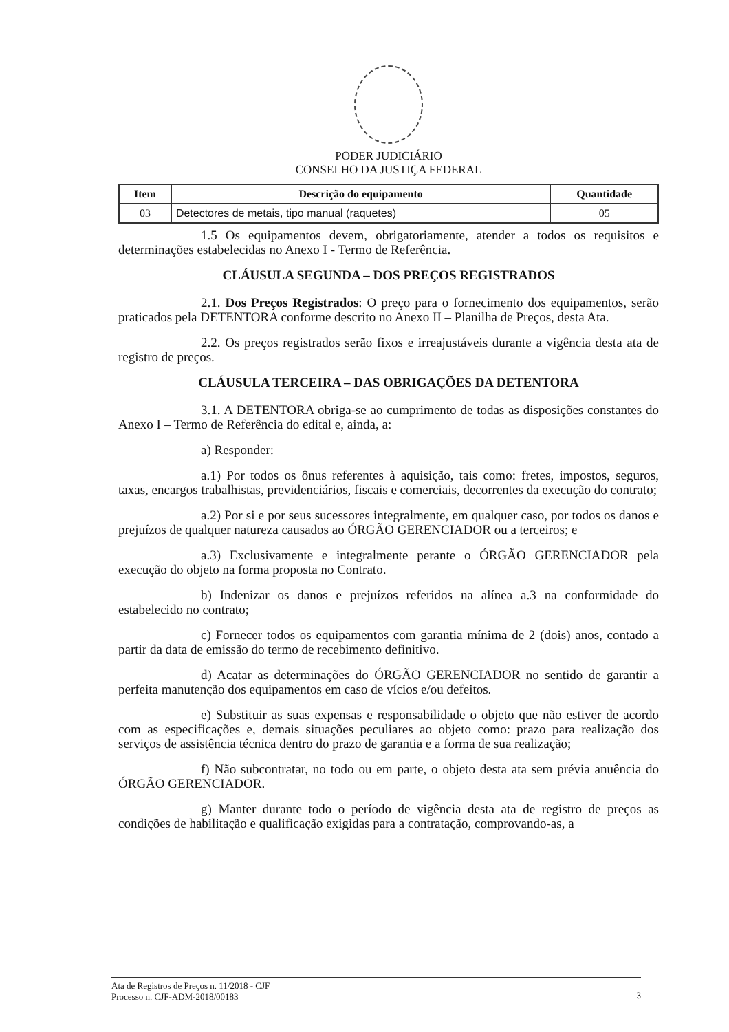PODER JUDICIÁRIO
CONSELHO DA JUSTIÇA FEDERAL
| Item | Descrição do equipamento | Quantidade |
| --- | --- | --- |
| 03 | Detectores de metais, tipo manual (raquetes) | 05 |
1.5 Os equipamentos devem, obrigatoriamente, atender a todos os requisitos e determinações estabelecidas no Anexo I - Termo de Referência.
CLÁUSULA SEGUNDA – DOS PREÇOS REGISTRADOS
2.1. Dos Preços Registrados: O preço para o fornecimento dos equipamentos, serão praticados pela DETENTORA conforme descrito no Anexo II – Planilha de Preços, desta Ata.
2.2. Os preços registrados serão fixos e irreajustáveis durante a vigência desta ata de registro de preços.
CLÁUSULA TERCEIRA – DAS OBRIGAÇÕES DA DETENTORA
3.1. A DETENTORA obriga-se ao cumprimento de todas as disposições constantes do Anexo I – Termo de Referência do edital e, ainda, a:
a) Responder:
a.1) Por todos os ônus referentes à aquisição, tais como: fretes, impostos, seguros, taxas, encargos trabalhistas, previdenciários, fiscais e comerciais, decorrentes da execução do contrato;
a.2) Por si e por seus sucessores integralmente, em qualquer caso, por todos os danos e prejuízos de qualquer natureza causados ao ÓRGÃO GERENCIADOR ou a terceiros; e
a.3) Exclusivamente e integralmente perante o ÓRGÃO GERENCIADOR pela execução do objeto na forma proposta no Contrato.
b) Indenizar os danos e prejuízos referidos na alínea a.3 na conformidade do estabelecido no contrato;
c) Fornecer todos os equipamentos com garantia mínima de 2 (dois) anos, contado a partir da data de emissão do termo de recebimento definitivo.
d) Acatar as determinações do ÓRGÃO GERENCIADOR no sentido de garantir a perfeita manutenção dos equipamentos em caso de vícios e/ou defeitos.
e) Substituir as suas expensas e responsabilidade o objeto que não estiver de acordo com as especificações e, demais situações peculiares ao objeto como: prazo para realização dos serviços de assistência técnica dentro do prazo de garantia e a forma de sua realização;
f) Não subcontratar, no todo ou em parte, o objeto desta ata sem prévia anuência do ÓRGÃO GERENCIADOR.
g) Manter durante todo o período de vigência desta ata de registro de preços as condições de habilitação e qualificação exigidas para a contratação, comprovando-as, a
Ata de Registros de Preços n. 11/2018 - CJF
Processo n. CJF-ADM-2018/00183
3